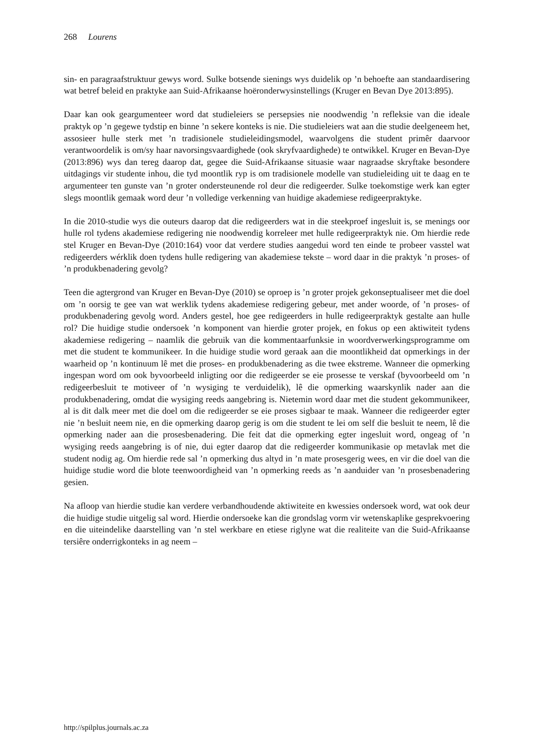268 Lourens
sin- en paragraafstruktuur gewys word. Sulke botsende sienings wys duidelik op ’n behoefte aan standaardisering wat betref beleid en praktyke aan Suid-Afrikaanse hoëronderwysinstellings (Kruger en Bevan Dye 2013:895).
Daar kan ook geargumenteer word dat studieleiers se persepsies nie noodwendig ’n refleksie van die ideale praktyk op ’n gegewe tydstip en binne ’n sekere konteks is nie. Die studieleiers wat aan die studie deelgeneem het, assosieer hulle sterk met ’n tradisionele studieleidingsmodel, waarvolgens die student primêr daarvoor verantwoordelik is om/sy haar navorsingsvaardighede (ook skryfvaardighede) te ontwikkel. Kruger en Bevan-Dye (2013:896) wys dan tereg daarop dat, gegee die Suid-Afrikaanse situasie waar nagraadse skryftake besondere uitdagings vir studente inhou, die tyd moontlik ryp is om tradisionele modelle van studieleiding uit te daag en te argumenteer ten gunste van ’n groter ondersteunende rol deur die redigeerder. Sulke toekomstige werk kan egter slegs moontlik gemaak word deur ’n volledige verkenning van huidige akademiese redigeerpraktyke.
In die 2010-studie wys die outeurs daarop dat die redigeerders wat in die steekproef ingesluit is, se menings oor hulle rol tydens akademiese redigering nie noodwendig korreleer met hulle redigeerpraktyk nie. Om hierdie rede stel Kruger en Bevan-Dye (2010:164) voor dat verdere studies aangedui word ten einde te probeer vasstel wat redigeerders wérklik doen tydens hulle redigering van akademiese tekste – word daar in die praktyk ’n proses- of ’n produkbenadering gevolg?
Teen die agtergrond van Kruger en Bevan-Dye (2010) se oproep is ’n groter projek gekonseptualiseer met die doel om ’n oorsig te gee van wat werklik tydens akademiese redigering gebeur, met ander woorde, of ’n proses- of produkbenadering gevolg word. Anders gestel, hoe gee redigeerders in hulle redigeerpraktyk gestalte aan hulle rol? Die huidige studie ondersoek ’n komponent van hierdie groter projek, en fokus op een aktiwiteit tydens akademiese redigering – naamlik die gebruik van die kommentaarfunksie in woordverwerkingsprogramme om met die student te kommunikeer. In die huidige studie word geraak aan die moontlikheid dat opmerkings in der waarheid op ’n kontinuum lê met die proses- en produkbenadering as die twee ekstreme. Wanneer die opmerking ingespan word om ook byvoorbeeld inligting oor die redigeerder se eie prosesse te verskaf (byvoorbeeld om ’n redigeerbesluit te motiveer of ’n wysiging te verduidelik), lê die opmerking waarskynlik nader aan die produkbenadering, omdat die wysiging reeds aangebring is. Nietemin word daar met die student gekommunikeer, al is dit dalk meer met die doel om die redigeerder se eie proses sigbaar te maak. Wanneer die redigeerder egter nie ’n besluit neem nie, en die opmerking daarop gerig is om die student te lei om self die besluit te neem, lê die opmerking nader aan die prosesbenadering. Die feit dat die opmerking egter ingesluit word, ongeag of ’n wysiging reeds aangebring is of nie, dui egter daarop dat die redigeerder kommunikasie op metavlak met die student nodig ag. Om hierdie rede sal ’n opmerking dus altyd in ’n mate prosesgerig wees, en vir die doel van die huidige studie word die blote teenwoordigheid van ’n opmerking reeds as ’n aanduider van ’n prosesbenadering gesien.
Na afloop van hierdie studie kan verdere verbandhoudende aktiwiteite en kwessies ondersoek word, wat ook deur die huidige studie uitgelig sal word. Hierdie ondersoeke kan die grondslag vorm vir wetenskaplike gesprekvoering en die uiteindelike daarstelling van ’n stel werkbare en etiese riglyne wat die realiteite van die Suid-Afrikaanse tersiêre onderrigkonteks in ag neem –
http://spilplus.journals.ac.za